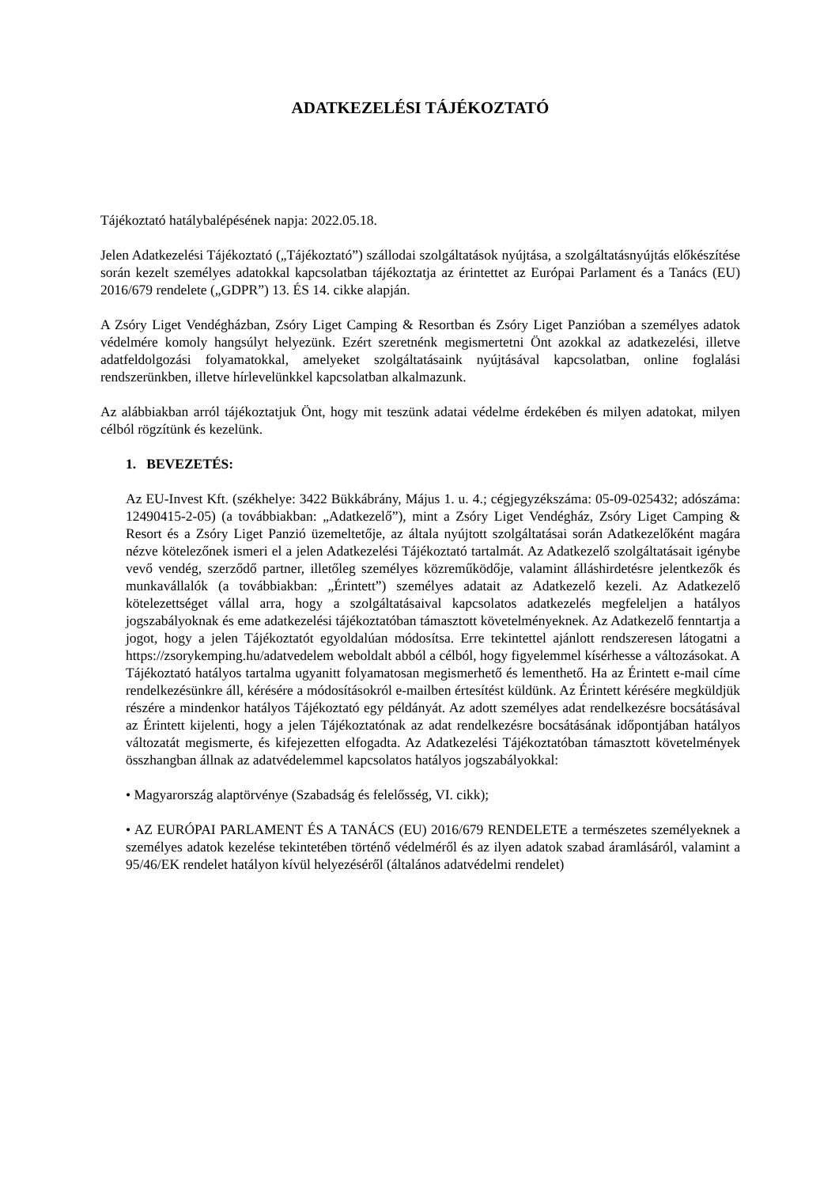ADATKEZELÉSI TÁJÉKOZTATÓ
Tájékoztató hatálybalépésének napja: 2022.05.18.
Jelen Adatkezelési Tájékoztató („Tájékoztató”) szállodai szolgáltatások nyújtása, a szolgáltatásnyújtás előkészítése során kezelt személyes adatokkal kapcsolatban tájékoztatja az érintettet az Európai Parlament és a Tanács (EU) 2016/679 rendelete („GDPR”) 13. ÉS 14. cikke alapján.
A Zsóry Liget Vendégházban, Zsóry Liget Camping & Resortban és Zsóry Liget Panzióban a személyes adatok védelmére komoly hangsúlyt helyezünk. Ezért szeretnénk megismertetni Önt azokkal az adatkezelési, illetve adatfeldolgozási folyamatokkal, amelyeket szolgáltatásaink nyújtásával kapcsolatban, online foglalási rendszerünkben, illetve hírlevelünkkel kapcsolatban alkalmazunk.
Az alábbiakban arról tájékoztatjuk Önt, hogy mit teszünk adatai védelme érdekében és milyen adatokat, milyen célból rögzítünk és kezelünk.
1. BEVEZETÉS:
Az EU-Invest Kft. (székhelye: 3422 Bükkábrány, Május 1. u. 4.; cégjegyzékszáma: 05-09-025432; adószáma: 12490415-2-05) (a továbbiakban: „Adatkezelő”), mint a Zsóry Liget Vendégház, Zsóry Liget Camping & Resort és a Zsóry Liget Panzió üzemeltetője, az általa nyújtott szolgáltatásai során Adatkezelőként magára nézve kötelezőnek ismeri el a jelen Adatkezelési Tájékoztató tartalmát. Az Adatkezelő szolgáltatásait igénybe vevő vendég, szerződő partner, illetőleg személyes közreműködője, valamint álláshirdetésre jelentkezők és munkavállalók (a továbbiakban: „Érintett”) személyes adatait az Adatkezelő kezeli. Az Adatkezelő kötelezettséget vállal arra, hogy a szolgáltatásaival kapcsolatos adatkezelés megfeleljen a hatályos jogszabályoknak és eme adatkezelési tájékoztatóban támasztott követelményeknek. Az Adatkezelő fenntartja a jogot, hogy a jelen Tájékoztatót egyoldalúan módosítsa. Erre tekintettel ajánlott rendszeresen látogatni a https://zsorykemping.hu/adatvedelem weboldalt abból a célból, hogy figyelemmel kísérhesse a változásokat. A Tájékoztató hatályos tartalma ugyanitt folyamatosan megismerhető és lementhető. Ha az Érintett e-mail címe rendelkezésünkre áll, kérésére a módosításokról e-mailben értesítést küldünk. Az Érintett kérésére megküldjük részére a mindenkor hatályos Tájékoztató egy példányát. Az adott személyes adat rendelkezésre bocsátásával az Érintett kijelenti, hogy a jelen Tájékoztatónak az adat rendelkezésre bocsátásának időpontjában hatályos változatát megismerte, és kifejezetten elfogadta. Az Adatkezelési Tájékoztatóban támasztott követelmények összhangban állnak az adatvédelemmel kapcsolatos hatályos jogszabályokkal:
• Magyarország alaptörvénye (Szabadság és felelősség, VI. cikk);
• AZ EURÓPAI PARLAMENT ÉS A TANÁCS (EU) 2016/679 RENDELETE a természetes személyeknek a személyes adatok kezelése tekintetében történő védelméről és az ilyen adatok szabad áramlásáról, valamint a 95/46/EK rendelet hatályon kívül helyezéséről (általános adatvédelmi rendelet)